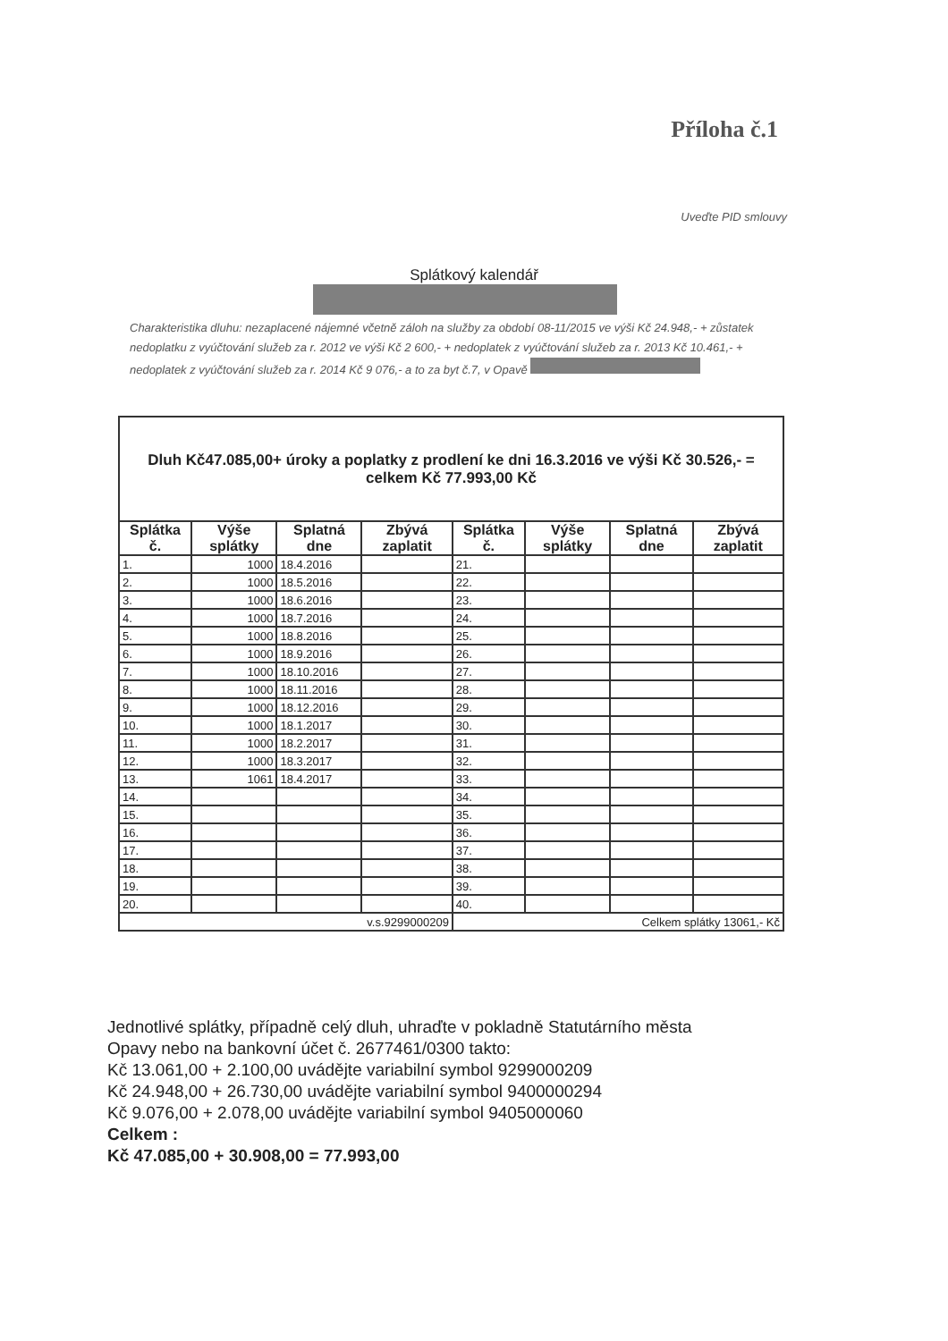Příloha č.1
Uveďte PID smlouvy
Splátkový kalendář
Charakteristika dluhu: nezaplacené nájemné včetně záloh na služby za období 08-11/2015 ve výši Kč 24.948,- + zůstatek nedoplatku z vyúčtování služeb za r. 2012 ve výši Kč 2 600,- + nedoplatek z vyúčtování služeb za r. 2013 Kč 10.461,- + nedoplatek z vyúčtování služeb za r. 2014 Kč 9 076,- a to za byt č.7, v Opavě
| Dluh Kč47.085,00+ úroky a poplatky z prodlení ke dni 16.3.2016 ve výši Kč 30.526,- = celkem Kč 77.993,00 Kč | | | | | | | |
| Splátka č. | Výše splátky | Splatná dne | Zbývá zaplatit | Splátka č. | Výše splátky | Splatná dne | Zbývá zaplatit |
| 1. | 1000 | 18.4.2016 | | 21. | | | |
| 2. | 1000 | 18.5.2016 | | 22. | | | |
| 3. | 1000 | 18.6.2016 | | 23. | | | |
| 4. | 1000 | 18.7.2016 | | 24. | | | |
| 5. | 1000 | 18.8.2016 | | 25. | | | |
| 6. | 1000 | 18.9.2016 | | 26. | | | |
| 7. | 1000 | 18.10.2016 | | 27. | | | |
| 8. | 1000 | 18.11.2016 | | 28. | | | |
| 9. | 1000 | 18.12.2016 | | 29. | | | |
| 10. | 1000 | 18.1.2017 | | 30. | | | |
| 11. | 1000 | 18.2.2017 | | 31. | | | |
| 12. | 1000 | 18.3.2017 | | 32. | | | |
| 13. | 1061 | 18.4.2017 | | 33. | | | |
| 14. | | | | 34. | | | |
| 15. | | | | 35. | | | |
| 16. | | | | 36. | | | |
| 17. | | | | 37. | | | |
| 18. | | | | 38. | | | |
| 19. | | | | 39. | | | |
| 20. | | | | 40. | | | |
| v.s.9299000209 | | | | Celkem splátky 13061,- Kč | | | |
Jednotlivé splátky, případně celý dluh, uhraďte v pokladně Statutárního města
Opavy nebo na bankovní účet č. 2677461/0300 takto:
Kč 13.061,00 + 2.100,00 uvádějte variabilní symbol 9299000209
Kč 24.948,00 + 26.730,00 uvádějte variabilní symbol 9400000294
Kč 9.076,00 + 2.078,00 uvádějte variabilní symbol 9405000060
Celkem :
Kč 47.085,00 + 30.908,00 = 77.993,00